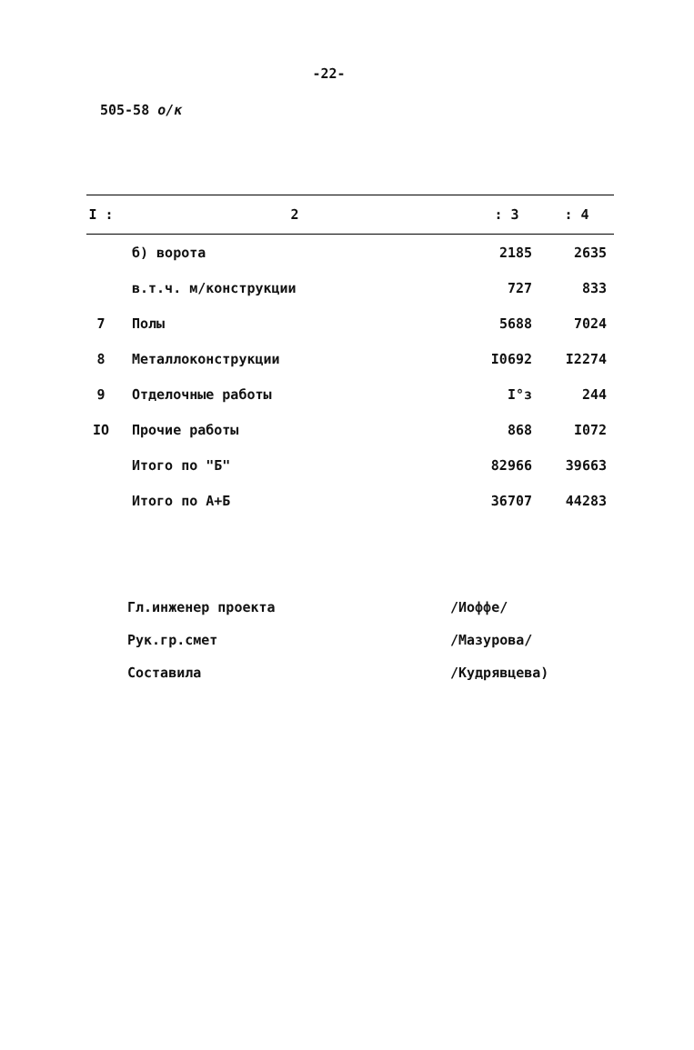-22-
505-58 о/к
| I : | 2 | : 3 | : 4 |
| --- | --- | --- | --- |
| | б) ворота | 2185 | 2635 |
| | в.т.ч. м/конструкции | 727 | 833 |
| 7 | Полы | 5688 | 7024 |
| 8 | Металлоконструкции | I0692 | I2274 |
| 9 | Отделочные работы | I°з | 244 |
| IO | Прочие работы | 868 | I072 |
| | Итого по "Б" | 82966 | 39663 |
| | Итого по А+Б | 36707 | 44283 |
Гл.инженер проекта /Иоффе/
Рук.гр.смет /Мазурова/
Составила /Кудрявцева)